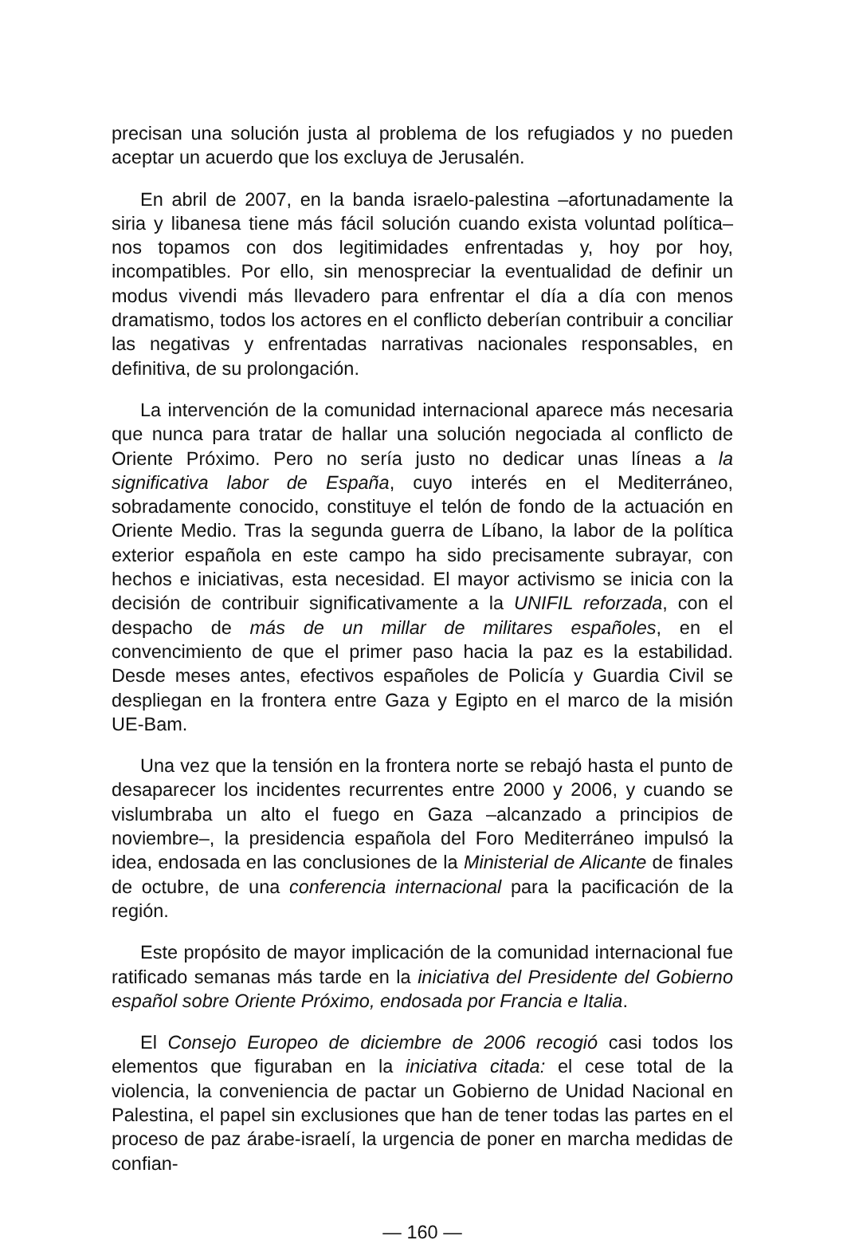precisan una solución justa al problema de los refugiados y no pueden aceptar un acuerdo que los excluya de Jerusalén.
En abril de 2007, en la banda israelo-palestina –afortunadamente la siria y libanesa tiene más fácil solución cuando exista voluntad política– nos topamos con dos legitimidades enfrentadas y, hoy por hoy, incompatibles. Por ello, sin menospreciar la eventualidad de definir un modus vivendi más llevadero para enfrentar el día a día con menos dramatismo, todos los actores en el conflicto deberían contribuir a conciliar las negativas y enfrentadas narrativas nacionales responsables, en definitiva, de su prolongación.
La intervención de la comunidad internacional aparece más necesaria que nunca para tratar de hallar una solución negociada al conflicto de Oriente Próximo. Pero no sería justo no dedicar unas líneas a la significativa labor de España, cuyo interés en el Mediterráneo, sobradamente conocido, constituye el telón de fondo de la actuación en Oriente Medio. Tras la segunda guerra de Líbano, la labor de la política exterior española en este campo ha sido precisamente subrayar, con hechos e iniciativas, esta necesidad. El mayor activismo se inicia con la decisión de contribuir significativamente a la UNIFIL reforzada, con el despacho de más de un millar de militares españoles, en el convencimiento de que el primer paso hacia la paz es la estabilidad. Desde meses antes, efectivos españoles de Policía y Guardia Civil se despliegan en la frontera entre Gaza y Egipto en el marco de la misión UE-Bam.
Una vez que la tensión en la frontera norte se rebajó hasta el punto de desaparecer los incidentes recurrentes entre 2000 y 2006, y cuando se vislumbraba un alto el fuego en Gaza –alcanzado a principios de noviembre–, la presidencia española del Foro Mediterráneo impulsó la idea, endosada en las conclusiones de la Ministerial de Alicante de finales de octubre, de una conferencia internacional para la pacificación de la región.
Este propósito de mayor implicación de la comunidad internacional fue ratificado semanas más tarde en la iniciativa del Presidente del Gobierno español sobre Oriente Próximo, endosada por Francia e Italia.
El Consejo Europeo de diciembre de 2006 recogió casi todos los elementos que figuraban en la iniciativa citada: el cese total de la violencia, la conveniencia de pactar un Gobierno de Unidad Nacional en Palestina, el papel sin exclusiones que han de tener todas las partes en el proceso de paz árabe-israelí, la urgencia de poner en marcha medidas de confian-
— 160 —